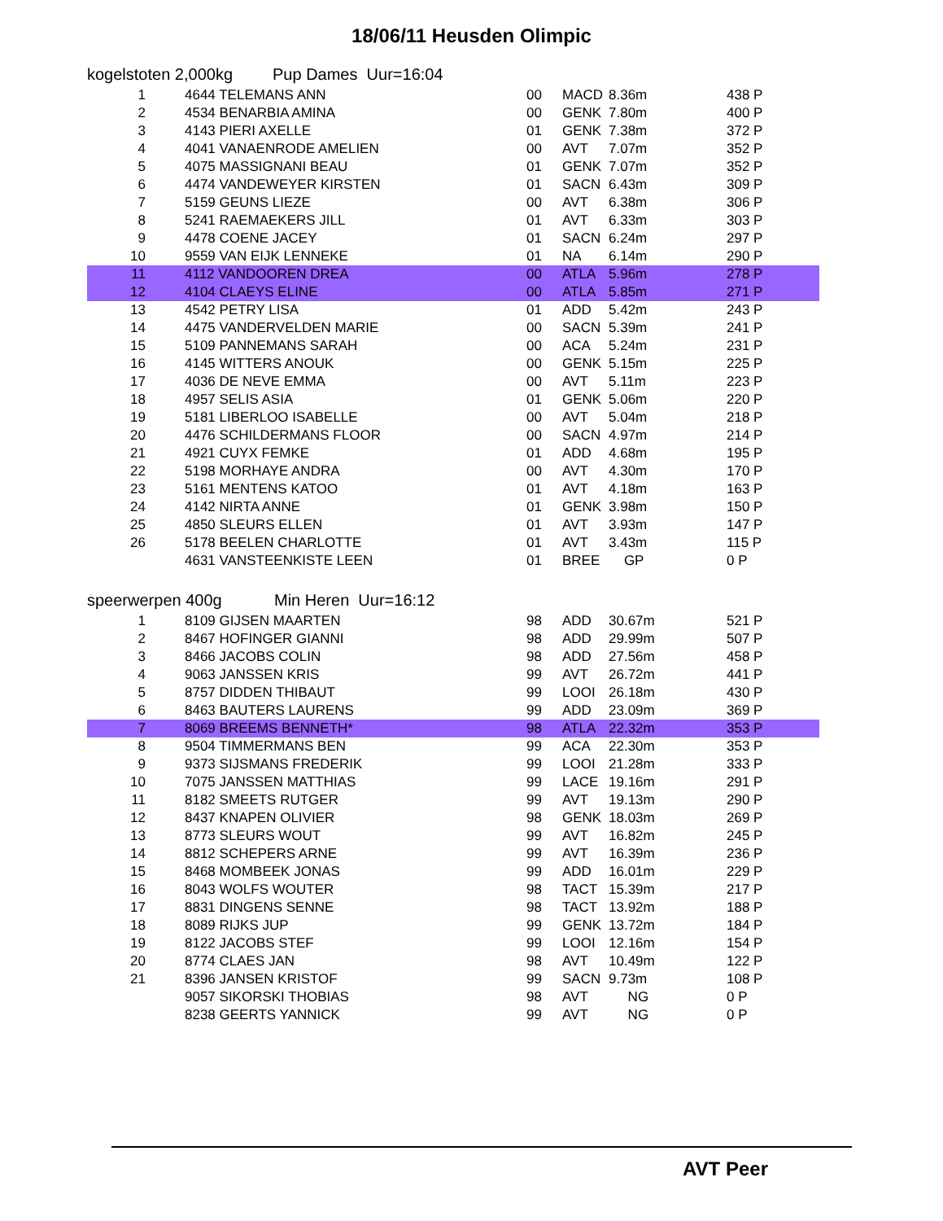18/06/11 Heusden Olimpic
kogelstoten 2,000kg Pup Dames Uur=16:04
| 1 | 4644 TELEMANS ANN | 00 | MACD | 8.36m | 438 P |
| 2 | 4534 BENARBIA AMINA | 00 | GENK | 7.80m | 400 P |
| 3 | 4143 PIERI AXELLE | 01 | GENK | 7.38m | 372 P |
| 4 | 4041 VANAENRODE AMELIEN | 00 | AVT | 7.07m | 352 P |
| 5 | 4075 MASSIGNANI BEAU | 01 | GENK | 7.07m | 352 P |
| 6 | 4474 VANDEWEYER KIRSTEN | 01 | SACN | 6.43m | 309 P |
| 7 | 5159 GEUNS LIEZE | 00 | AVT | 6.38m | 306 P |
| 8 | 5241 RAEMAEKERS JILL | 01 | AVT | 6.33m | 303 P |
| 9 | 4478 COENE JACEY | 01 | SACN | 6.24m | 297 P |
| 10 | 9559 VAN EIJK LENNEKE | 01 | NA | 6.14m | 290 P |
| 11 | 4112 VANDOOREN DREA | 00 | ATLA | 5.96m | 278 P |
| 12 | 4104 CLAEYS ELINE | 00 | ATLA | 5.85m | 271 P |
| 13 | 4542 PETRY LISA | 01 | ADD | 5.42m | 243 P |
| 14 | 4475 VANDERVELDEN MARIE | 00 | SACN | 5.39m | 241 P |
| 15 | 5109 PANNEMANS SARAH | 00 | ACA | 5.24m | 231 P |
| 16 | 4145 WITTERS ANOUK | 00 | GENK | 5.15m | 225 P |
| 17 | 4036 DE NEVE EMMA | 00 | AVT | 5.11m | 223 P |
| 18 | 4957 SELIS ASIA | 01 | GENK | 5.06m | 220 P |
| 19 | 5181 LIBERLOO ISABELLE | 00 | AVT | 5.04m | 218 P |
| 20 | 4476 SCHILDERMANS FLOOR | 00 | SACN | 4.97m | 214 P |
| 21 | 4921 CUYX FEMKE | 01 | ADD | 4.68m | 195 P |
| 22 | 5198 MORHAYE ANDRA | 00 | AVT | 4.30m | 170 P |
| 23 | 5161 MENTENS KATOO | 01 | AVT | 4.18m | 163 P |
| 24 | 4142 NIRTA ANNE | 01 | GENK | 3.98m | 150 P |
| 25 | 4850 SLEURS ELLEN | 01 | AVT | 3.93m | 147 P |
| 26 | 5178 BEELEN CHARLOTTE | 01 | AVT | 3.43m | 115 P |
| | 4631 VANSTEENKISTE LEEN | 01 | BREE | GP | 0 P |
speerwerpen 400g Min Heren Uur=16:12
| 1 | 8109 GIJSEN MAARTEN | 98 | ADD | 30.67m | 521 P |
| 2 | 8467 HOFINGER GIANNI | 98 | ADD | 29.99m | 507 P |
| 3 | 8466 JACOBS COLIN | 98 | ADD | 27.56m | 458 P |
| 4 | 9063 JANSSEN KRIS | 99 | AVT | 26.72m | 441 P |
| 5 | 8757 DIDDEN THIBAUT | 99 | LOOI | 26.18m | 430 P |
| 6 | 8463 BAUTERS LAURENS | 99 | ADD | 23.09m | 369 P |
| 7 | 8069 BREEMS BENNETH* | 98 | ATLA | 22.32m | 353 P |
| 8 | 9504 TIMMERMANS BEN | 99 | ACA | 22.30m | 353 P |
| 9 | 9373 SIJSMANS FREDERIK | 99 | LOOI | 21.28m | 333 P |
| 10 | 7075 JANSSEN MATTHIAS | 99 | LACE | 19.16m | 291 P |
| 11 | 8182 SMEETS RUTGER | 99 | AVT | 19.13m | 290 P |
| 12 | 8437 KNAPEN OLIVIER | 98 | GENK | 18.03m | 269 P |
| 13 | 8773 SLEURS WOUT | 99 | AVT | 16.82m | 245 P |
| 14 | 8812 SCHEPERS ARNE | 99 | AVT | 16.39m | 236 P |
| 15 | 8468 MOMBEEK JONAS | 99 | ADD | 16.01m | 229 P |
| 16 | 8043 WOLFS WOUTER | 98 | TACT | 15.39m | 217 P |
| 17 | 8831 DINGENS SENNE | 98 | TACT | 13.92m | 188 P |
| 18 | 8089 RIJKS JUP | 99 | GENK | 13.72m | 184 P |
| 19 | 8122 JACOBS STEF | 99 | LOOI | 12.16m | 154 P |
| 20 | 8774 CLAES JAN | 98 | AVT | 10.49m | 122 P |
| 21 | 8396 JANSEN KRISTOF | 99 | SACN | 9.73m | 108 P |
| | 9057 SIKORSKI THOBIAS | 98 | AVT | NG | 0 P |
| | 8238 GEERTS YANNICK | 99 | AVT | NG | 0 P |
AVT Peer